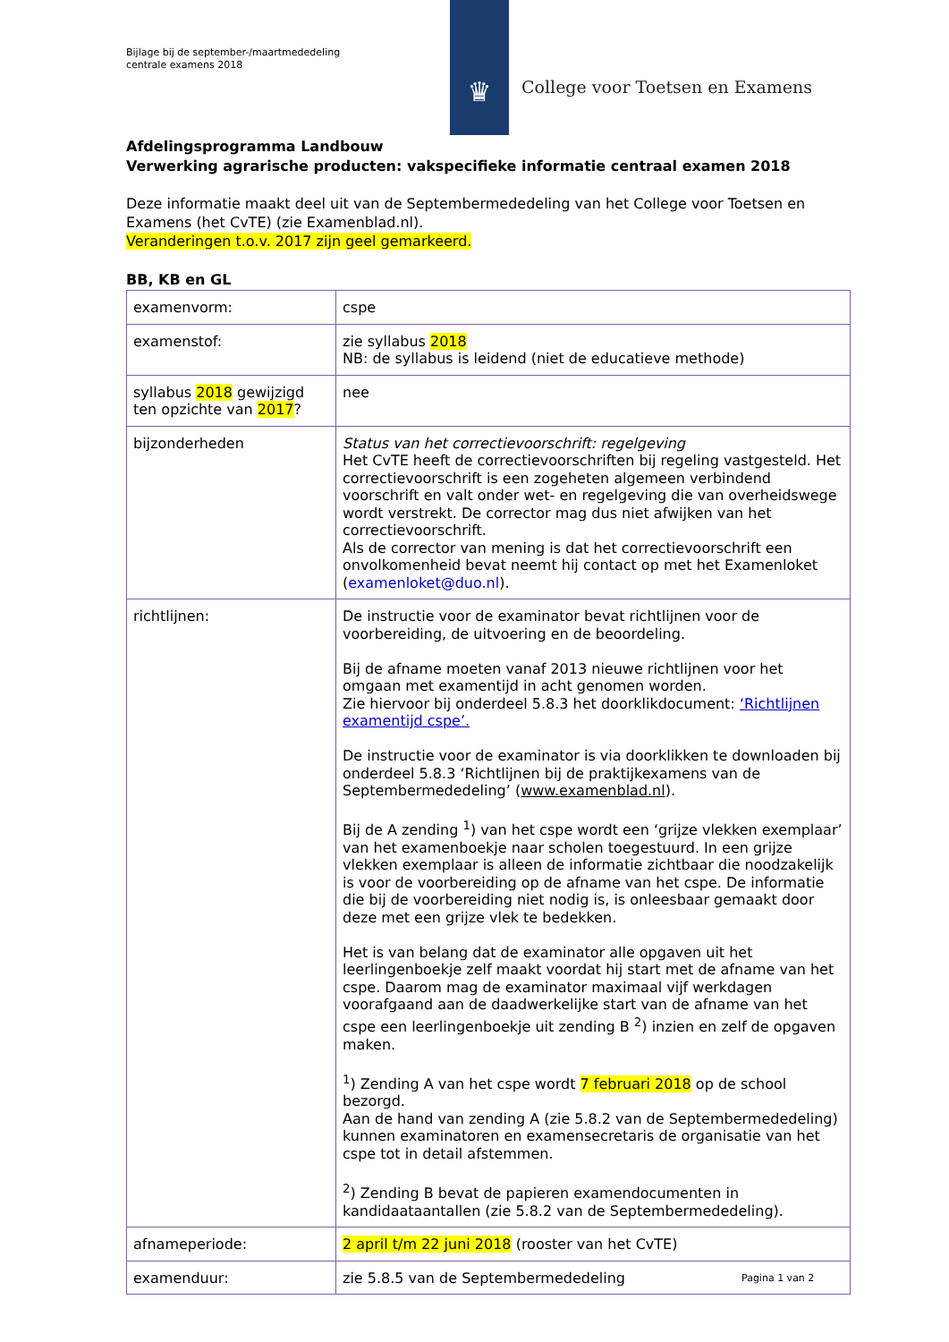Bijlage bij de september-/maartmededeling
centrale examens 2018
♛
College voor Toetsen en Examens
Afdelingsprogramma Landbouw
Verwerking agrarische producten: vakspecifieke informatie centraal examen 2018
Deze informatie maakt deel uit van de Septembermededeling van het College voor Toetsen en Examens (het CvTE) (zie Examenblad.nl).
Veranderingen t.o.v. 2017 zijn geel gemarkeerd.
BB, KB en GL
| examenvorm: | cspe |
| examenstof: | zie syllabus 2018 NB: de syllabus is leidend (niet de educatieve methode) |
| syllabus 2018 gewijzigd ten opzichte van 2017 ? | nee |
| bijzonderheden | Status van het correctievoorschrift: regelgeving Het CvTE heeft de correctievoorschriften bij regeling vastgesteld. Het correctievoorschrift is een zogeheten algemeen verbindend voorschrift en valt onder wet- en regelgeving die van overheidswege wordt verstrekt. De corrector mag dus niet afwijken van het correctievoorschrift. Als de corrector van mening is dat het correctievoorschrift een onvolkomenheid bevat neemt hij contact op met het Examenloket ( examenloket@duo.nl ). |
| richtlijnen: | De instructie voor de examinator bevat richtlijnen voor de voorbereiding, de uitvoering en de beoordeling. Bij de afname moeten vanaf 2013 nieuwe richtlijnen voor het omgaan met examentijd in acht genomen worden. Zie hiervoor bij onderdeel 5.8.3 het doorklikdocument: ‘Richtlijnen examentijd cspe’. De instructie voor de examinator is via doorklikken te downloaden bij onderdeel 5.8.3 ‘Richtlijnen bij de praktijkexamens van de Septembermededeling’ ( www.examenblad.nl ). Bij de A zending <sup>1</sup>) van het cspe wordt een ‘grijze vlekken exemplaar’ van het examenboekje naar scholen toegestuurd. In een grijze vlekken exemplaar is alleen de informatie zichtbaar die noodzakelijk is voor de voorbereiding op de afname van het cspe. De informatie die bij de voorbereiding niet nodig is, is onleesbaar gemaakt door deze met een grijze vlek te bedekken. Het is van belang dat de examinator alle opgaven uit het leerlingenboekje zelf maakt voordat hij start met de afname van het cspe. Daarom mag de examinator maximaal vijf werkdagen voorafgaand aan de daadwerkelijke start van de afname van het cspe een leerlingenboekje uit zending B <sup>2</sup>) inzien en zelf de opgaven maken. <sup>1</sup>) Zending A van het cspe wordt 7 februari 2018 op de school bezorgd. Aan de hand van zending A (zie 5.8.2 van de Septembermededeling) kunnen examinatoren en examensecretaris de organisatie van het cspe tot in detail afstemmen. <sup>2</sup>) Zending B bevat de papieren examendocumenten in kandidaataantallen (zie 5.8.2 van de Septembermededeling). |
| afnameperiode: | 2 april t/m 22 juni 2018 (rooster van het CvTE) |
| examenduur: | zie 5.8.5 van de Septembermededeling |
Pagina 1 van 2